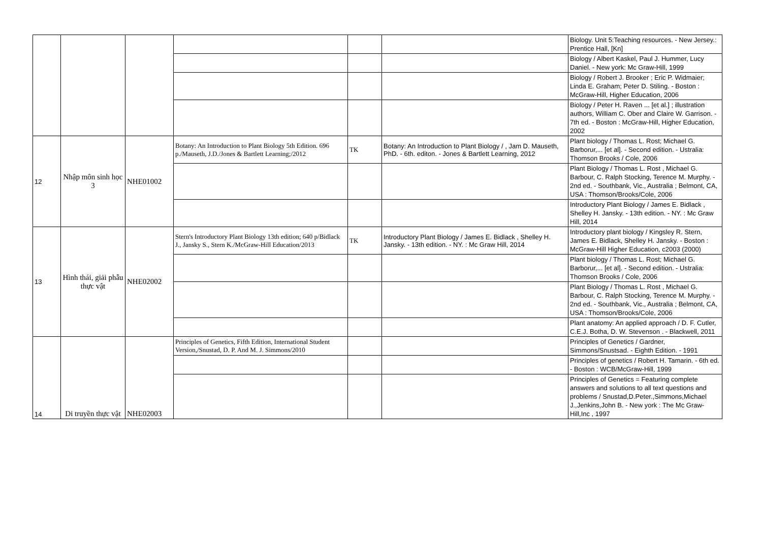| | | | | | | Biology. Unit 5:Teaching resources. - New Jersey.: Prentice Hall, [Kn] |
| | | | | | | Biology / Albert Kaskel, Paul J. Hummer, Lucy Daniel. - New york: Mc Graw-Hill, 1999 |
| | | | | | | Biology / Robert J. Brooker ; Eric P. Widmaier; Linda E. Graham; Peter D. Stiling. - Boston : McGraw-Hill, Higher Education, 2006 |
| | | | | | | Biology / Peter H. Raven ... [et al.] ; illustration authors, William C. Ober and Claire W. Garrison. - 7th ed. - Boston : McGraw-Hill, Higher Education, 2002 |
| 12 | Nhập môn sinh học 3 | NHE01002 | Botany: An Introduction to Plant Biology 5th Edition. 696 p./Mauseth, J.D./Jones & Bartlett Learning;/2012 | TK | Botany: An Introduction to Plant Biology / , Jam D. Mauseth, PhD. - 6th. editon. - Jones & Bartlett Learning, 2012 | Plant biology / Thomas L. Rost; Michael G. Barborur,... [et al]. - Second edition. - Ustralia: Thomson Brooks / Cole, 2006 |
| | | | | | | Plant Biology / Thomas L. Rost , Michael G. Barbour, C. Ralph Stocking, Terence M. Murphy. - 2nd ed. - Southbank, Vic., Australia ; Belmont, CA, USA : Thomson/Brooks/Cole, 2006 |
| | | | | | | Introductory Plant Biology / James E. Bidlack , Shelley H. Jansky. - 13th edition. - NY. : Mc Graw Hill, 2014 |
| 13 | Hình thái, giải phẫu thực vật | NHE02002 | Stern's Introductory Plant Biology 13th edition; 640 p/Bidlack J., Jansky S., Stern K./McGraw-Hill Education/2013 | TK | Introductory Plant Biology / James E. Bidlack , Shelley H. Jansky. - 13th edition. - NY. : Mc Graw Hill, 2014 | Introductory plant biology / Kingsley R. Stern, James E. Bidlack, Shelley H. Jansky. - Boston : McGraw-Hill Higher Education, c2003 (2000) |
| | | | | | | Plant biology / Thomas L. Rost; Michael G. Barborur,... [et al]. - Second edition. - Ustralia: Thomson Brooks / Cole, 2006 |
| | | | | | | Plant Biology / Thomas L. Rost , Michael G. Barbour, C. Ralph Stocking, Terence M. Murphy. - 2nd ed. - Southbank, Vic., Australia ; Belmont, CA, USA : Thomson/Brooks/Cole, 2006 |
| | | | | | | Plant anatomy: An applied approach / D. F. Cutler, C.E.J. Botha, D. W. Stevenson . - Blackwell, 2011 |
| 14 | Di truyền thực vật | NHE02003 | Principles of Genetics, Fifth Edition, International Student Version,/Snustad, D. P. And M. J. Simmons/2010 | | | Principles of Genetics / Gardner, Simmons/Snustsad. - Eighth Edition. - 1991 |
| | | | | | | Principles of genetics / Robert H. Tamarin. - 6th ed. - Boston : WCB/McGraw-Hill, 1999 |
| | | | | | | Principles of Genetics = Featuring complete answers and solutions to all text questions and problems / Snustad,D.Peter.,Simmons,Michael J.,Jenkins,John B. - New york : The Mc Graw-Hill,Inc , 1997 |